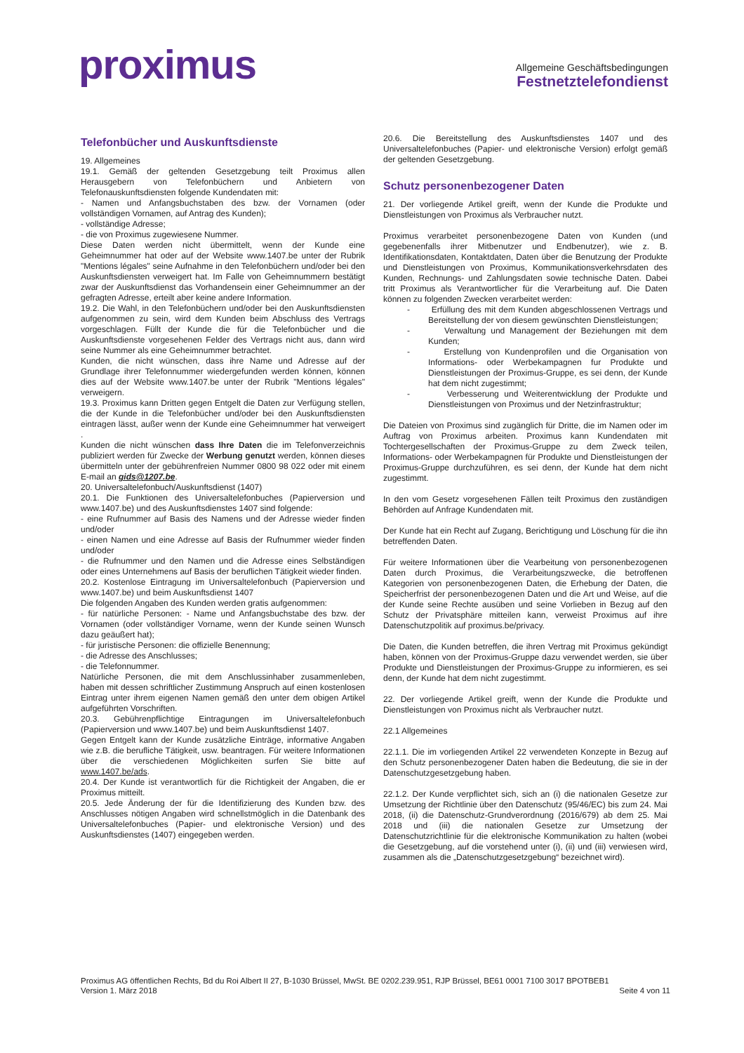proximus
Allgemeine Geschäftsbedingungen
Festnetztelefondienst
Telefonbücher und Auskunftsdienste
19. Allgemeines
19.1. Gemäß der geltenden Gesetzgebung teilt Proximus allen Herausgebern von Telefonbüchern und Anbietern von Telefonauskunftsdiensten folgende Kundendaten mit:
- Namen und Anfangsbuchstaben des bzw. der Vornamen (oder vollständigen Vornamen, auf Antrag des Kunden);
- vollständige Adresse;
- die von Proximus zugewiesene Nummer.
Diese Daten werden nicht übermittelt, wenn der Kunde eine Geheimnummer hat oder auf der Website www.1407.be unter der Rubrik "Mentions légales" seine Aufnahme in den Telefonbüchern und/oder bei den Auskunftsdiensten verweigert hat. Im Falle von Geheimnummern bestätigt zwar der Auskunftsdienst das Vorhandensein einer Geheimnummer an der gefragten Adresse, erteilt aber keine andere Information.
19.2. Die Wahl, in den Telefonbüchern und/oder bei den Auskunftsdiensten aufgenommen zu sein, wird dem Kunden beim Abschluss des Vertrags vorgeschlagen. Füllt der Kunde die für die Telefonbücher und die Auskunftsdienste vorgesehenen Felder des Vertrags nicht aus, dann wird seine Nummer als eine Geheimnummer betrachtet.
Kunden, die nicht wünschen, dass ihre Name und Adresse auf der Grundlage ihrer Telefonnummer wiedergefunden werden können, können dies auf der Website www.1407.be unter der Rubrik "Mentions légales" verweigern.
19.3. Proximus kann Dritten gegen Entgelt die Daten zur Verfügung stellen, die der Kunde in die Telefonbücher und/oder bei den Auskunftsdiensten eintragen lässt, außer wenn der Kunde eine Geheimnummer hat verweigert .
Kunden die nicht wünschen dass Ihre Daten die im Telefonverzeichnis publiziert werden für Zwecke der Werbung genutzt werden, können dieses übermitteln unter der gebührenfreien Nummer 0800 98 022 oder mit einem E-mail an gids@1207.be.
20. Universaltelefonbuch/Auskunftsdienst (1407)
20.1. Die Funktionen des Universaltelefonbuches (Papierversion und www.1407.be) und des Auskunftsdienstes 1407 sind folgende:
- eine Rufnummer auf Basis des Namens und der Adresse wieder finden und/oder
- einen Namen und eine Adresse auf Basis der Rufnummer wieder finden und/oder
- die Rufnummer und den Namen und die Adresse eines Selbständigen oder eines Unternehmens auf Basis der beruflichen Tätigkeit wieder finden.
20.2. Kostenlose Eintragung im Universaltelefonbuch (Papierversion und www.1407.be) und beim Auskunftsdienst 1407
Die folgenden Angaben des Kunden werden gratis aufgenommen:
- für natürliche Personen: - Name und Anfangsbuchstabe des bzw. der Vornamen (oder vollständiger Vorname, wenn der Kunde seinen Wunsch dazu geäußert hat);
- für juristische Personen: die offizielle Benennung;
- die Adresse des Anschlusses;
- die Telefonnummer.
Natürliche Personen, die mit dem Anschlussinhaber zusammenleben, haben mit dessen schriftlicher Zustimmung Anspruch auf einen kostenlosen Eintrag unter ihrem eigenen Namen gemäß den unter dem obigen Artikel aufgeführten Vorschriften.
20.3. Gebührenpflichtige Eintragungen im Universaltelefonbuch (Papierversion und www.1407.be) und beim Auskunftsdienst 1407.
Gegen Entgelt kann der Kunde zusätzliche Einträge, informative Angaben wie z.B. die berufliche Tätigkeit, usw. beantragen. Für weitere Informationen über die verschiedenen Möglichkeiten surfen Sie bitte auf www.1407.be/ads.
20.4. Der Kunde ist verantwortlich für die Richtigkeit der Angaben, die er Proximus mitteilt.
20.5. Jede Änderung der für die Identifizierung des Kunden bzw. des Anschlusses nötigen Angaben wird schnellstmöglich in die Datenbank des Universaltelefonbuches (Papier- und elektronische Version) und des Auskunftsdienstes (1407) eingegeben werden.
20.6. Die Bereitstellung des Auskunftsdienstes 1407 und des Universaltelefonbuches (Papier- und elektronische Version) erfolgt gemäß der geltenden Gesetzgebung.
Schutz personenbezogener Daten
21. Der vorliegende Artikel greift, wenn der Kunde die Produkte und Dienstleistungen von Proximus als Verbraucher nutzt.
Proximus verarbeitet personenbezogene Daten von Kunden (und gegebenenfalls ihrer Mitbenutzer und Endbenutzer), wie z. B. Identifikationsdaten, Kontaktdaten, Daten über die Benutzung der Produkte und Dienstleistungen von Proximus, Kommunikationsverkehrsdaten des Kunden, Rechnungs- und Zahlungsdaten sowie technische Daten. Dabei tritt Proximus als Verantwortlicher für die Verarbeitung auf. Die Daten können zu folgenden Zwecken verarbeitet werden:
- Erfüllung des mit dem Kunden abgeschlossenen Vertrags und Bereitstellung der von diesem gewünschten Dienstleistungen;
- Verwaltung und Management der Beziehungen mit dem Kunden;
- Erstellung von Kundenprofilen und die Organisation von Informations- oder Werbekampagnen fur Produkte und Dienstleistungen der Proximus-Gruppe, es sei denn, der Kunde hat dem nicht zugestimmt;
- Verbesserung und Weiterentwicklung der Produkte und Dienstleistungen von Proximus und der Netzinfrastruktur;
Die Dateien von Proximus sind zugänglich für Dritte, die im Namen oder im Auftrag von Proximus arbeiten. Proximus kann Kundendaten mit Tochtergesellschaften der Proximus-Gruppe zu dem Zweck teilen, Informations- oder Werbekampagnen für Produkte und Dienstleistungen der Proximus-Gruppe durchzuführen, es sei denn, der Kunde hat dem nicht zugestimmt.
In den vom Gesetz vorgesehenen Fällen teilt Proximus den zuständigen Behörden auf Anfrage Kundendaten mit.
Der Kunde hat ein Recht auf Zugang, Berichtigung und Löschung für die ihn betreffenden Daten.
Für weitere Informationen über die Vearbeitung von personenbezogenen Daten durch Proximus, die Verarbeitungszwecke, die betroffenen Kategorien von personenbezogenen Daten, die Erhebung der Daten, die Speicherfrist der personenbezogenen Daten und die Art und Weise, auf die der Kunde seine Rechte ausüben und seine Vorlieben in Bezug auf den Schutz der Privatsphäre mitteilen kann, verweist Proximus auf ihre Datenschutzpolitik auf proximus.be/privacy.
Die Daten, die Kunden betreffen, die ihren Vertrag mit Proximus gekündigt haben, können von der Proximus-Gruppe dazu verwendet werden, sie über Produkte und Dienstleistungen der Proximus-Gruppe zu informieren, es sei denn, der Kunde hat dem nicht zugestimmt.
22. Der vorliegende Artikel greift, wenn der Kunde die Produkte und Dienstleistungen von Proximus nicht als Verbraucher nutzt.
22.1 Allgemeines
22.1.1. Die im vorliegenden Artikel 22 verwendeten Konzepte in Bezug auf den Schutz personenbezogener Daten haben die Bedeutung, die sie in der Datenschutzgesetzgebung haben.
22.1.2. Der Kunde verpflichtet sich, sich an (i) die nationalen Gesetze zur Umsetzung der Richtlinie über den Datenschutz (95/46/EC) bis zum 24. Mai 2018, (ii) die Datenschutz-Grundverordnung (2016/679) ab dem 25. Mai 2018 und (iii) die nationalen Gesetze zur Umsetzung der Datenschutzrichtlinie für die elektronische Kommunikation zu halten (wobei die Gesetzgebung, auf die vorstehend unter (i), (ii) und (iii) verwiesen wird, zusammen als die „Datenschutzgesetzgebung“ bezeichnet wird).
Proximus AG öffentlichen Rechts, Bd du Roi Albert II 27, B-1030 Brüssel, MwSt. BE 0202.239.951, RJP Brüssel, BE61 0001 7100 3017 BPOTBEB1
Version 1. März 2018 Seite 4 von 11